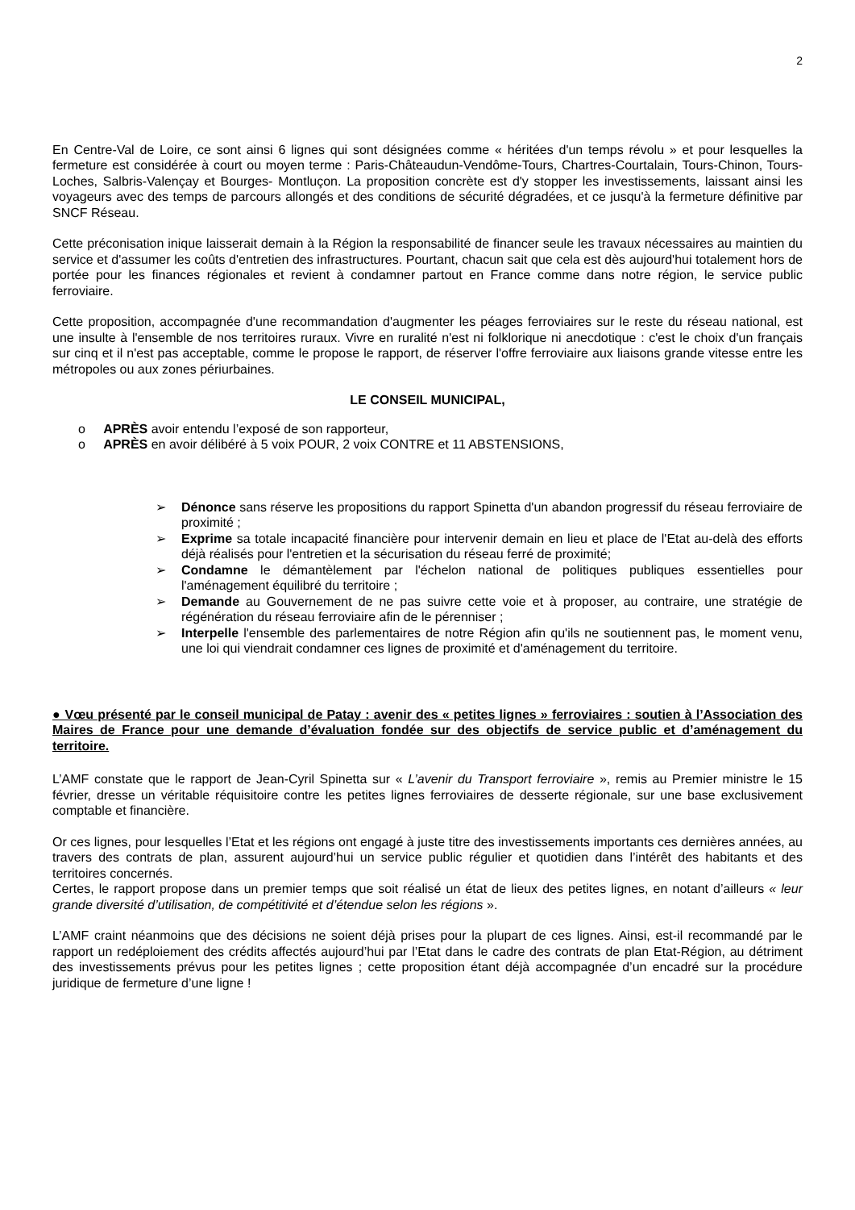2
En Centre-Val de Loire, ce sont ainsi 6 lignes qui sont désignées comme « héritées d'un temps révolu » et pour lesquelles la fermeture est considérée à court ou moyen terme : Paris-Châteaudun-Vendôme-Tours, Chartres-Courtalain, Tours-Chinon, Tours-Loches, Salbris-Valençay et Bourges- Montluçon. La proposition concrète est d'y stopper les investissements, laissant ainsi les voyageurs avec des temps de parcours allongés et des conditions de sécurité dégradées, et ce jusqu'à la fermeture définitive par SNCF Réseau.
Cette préconisation inique laisserait demain à la Région la responsabilité de financer seule les travaux nécessaires au maintien du service et d'assumer les coûts d'entretien des infrastructures. Pourtant, chacun sait que cela est dès aujourd'hui totalement hors de portée pour les finances régionales et revient à condamner partout en France comme dans notre région, le service public ferroviaire.
Cette proposition, accompagnée d'une recommandation d'augmenter les péages ferroviaires sur le reste du réseau national, est une insulte à l'ensemble de nos territoires ruraux. Vivre en ruralité n'est ni folklorique ni anecdotique : c'est le choix d'un français sur cinq et il n'est pas acceptable, comme le propose le rapport, de réserver l'offre ferroviaire aux liaisons grande vitesse entre les métropoles ou aux zones périurbaines.
LE CONSEIL MUNICIPAL,
o APRÈS avoir entendu l’exposé de son rapporteur,
o APRÈS en avoir délibéré à 5 voix POUR, 2 voix CONTRE et 11 ABSTENSIONS,
➢ Dénonce sans réserve les propositions du rapport Spinetta d'un abandon progressif du réseau ferroviaire de proximité ;
➢ Exprime sa totale incapacité financière pour intervenir demain en lieu et place de l'Etat au-delà des efforts déjà réalisés pour l'entretien et la sécurisation du réseau ferré de proximité;
➢ Condamne le démantèlement par l'échelon national de politiques publiques essentielles pour l'aménagement équilibré du territoire ;
➢ Demande au Gouvernement de ne pas suivre cette voie et à proposer, au contraire, une stratégie de régénération du réseau ferroviaire afin de le pérenniser ;
➢ Interpelle l'ensemble des parlementaires de notre Région afin qu'ils ne soutiennent pas, le moment venu, une loi qui viendrait condamner ces lignes de proximité et d'aménagement du territoire.
● Vœu présenté par le conseil municipal de Patay : avenir des « petites lignes » ferroviaires : soutien à l’Association des Maires de France pour une demande d’évaluation fondée sur des objectifs de service public et d’aménagement du territoire.
L’AMF constate que le rapport de Jean-Cyril Spinetta sur « L’avenir du Transport ferroviaire », remis au Premier ministre le 15 février, dresse un véritable réquisitoire contre les petites lignes ferroviaires de desserte régionale, sur une base exclusivement comptable et financière.
Or ces lignes, pour lesquelles l’Etat et les régions ont engagé à juste titre des investissements importants ces dernières années, au travers des contrats de plan, assurent aujourd’hui un service public régulier et quotidien dans l’intérêt des habitants et des territoires concernés.
Certes, le rapport propose dans un premier temps que soit réalisé un état de lieux des petites lignes, en notant d’ailleurs « leur grande diversité d’utilisation, de compétitivité et d’étendue selon les régions ».
L’AMF craint néanmoins que des décisions ne soient déjà prises pour la plupart de ces lignes. Ainsi, est-il recommandé par le rapport un redéploiement des crédits affectés aujourd’hui par l’Etat dans le cadre des contrats de plan Etat-Région, au détriment des investissements prévus pour les petites lignes ; cette proposition étant déjà accompagnée d’un encadré sur la procédure juridique de fermeture d’une ligne !